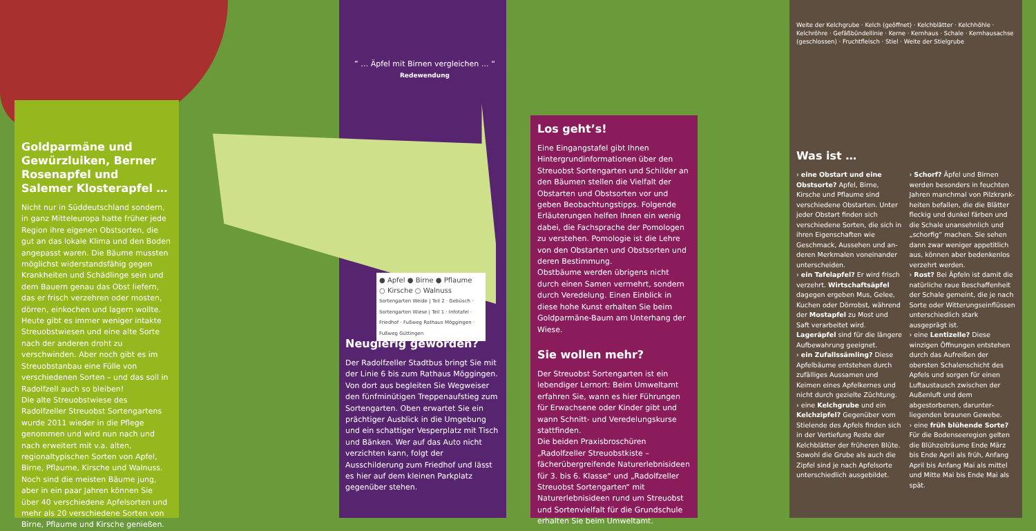Goldparmäne und Gewürz­luiken, Berner Rosenapfel und Salemer Klosterapfel …
Nicht nur in Süddeutschland sondern, in ganz Mitteleuropa hatte früher jede Region ihre eigenen Obstsorten, die gut an das lokale Klima und den Boden angepasst waren. Die Bäume mussten möglichst widerstandsfähig gegen Krankheiten und Schädlinge sein und dem Bauern genau das Obst liefern, das er frisch verzehren oder mosten, dörren, einkochen und lagern wollte. Heute gibt es immer weniger intakte Streuobstwiesen und eine alte Sorte nach der anderen droht zu verschwinden. Aber noch gibt es im Streuobstanbau eine Fülle von verschiedenen Sorten – und das soll in Radolfzell auch so bleiben!
Die alte Streuobstwiese des Radolfzeller Streuobst Sortengartens wurde 2011 wieder in die Pflege genommen und wird nun nach und nach erweitert mit v.a. alten, regionaltypischen Sorten von Apfel, Birne, Pflaume, Kirsche und Walnuss. Noch sind die meisten Bäume jung, aber in ein paar Jahren können Sie über 40 verschiedene Apfelsorten und mehr als 20 verschiedene Sorten von Birne, Pflaume und Kirsche genießen.
” … Äpfel mit Birnen vergleichen … “
Redewendung
● Apfel ● Birne ● Pflaume
○ Kirsche ○ Walnuss
Sortengarten Weide | Teil 2 · Gebüsch · Sortengarten Wiese | Teil 1 · Infotafel · Friedhof · Fußweg Rathaus Möggingen · Fußweg Güttingen
Neugierig geworden?
Der Radolfzeller Stadtbus bringt Sie mit der Linie 6 bis zum Rathaus Möggingen. Von dort aus begleiten Sie Wegweiser den fünfminütigen Treppenaufstieg zum Sortengarten. Oben erwartet Sie ein prächtiger Ausblick in die Umgebung und ein schattiger Vesperplatz mit Tisch und Bänken. Wer auf das Auto nicht verzichten kann, folgt der Ausschilderung zum Friedhof und lässt es hier auf dem kleinen Parkplatz gegenüber stehen.
Los geht’s!
Eine Eingangstafel gibt Ihnen Hintergrund­informationen über den Streuobst Sorten­garten und Schilder an den Bäumen stellen die Vielfalt der Obstarten und Obstsorten vor und geben Beobachtungstipps. Folgende Erläuterungen helfen Ihnen ein wenig dabei, die Fachsprache der Pomolo­gen zu verstehen. Pomologie ist die Lehre von den Obstarten und Obstsorten und deren Bestimmung.
Obstbäume werden übrigens nicht durch einen Samen vermehrt, sondern durch Veredelung. Einen Einblick in diese hohe Kunst erhalten Sie beim Goldparmäne-Baum am Unterhang der Wiese.
Sie wollen mehr?
Der Streuobst Sortengarten ist ein leben­diger Lernort: Beim Umweltamt erfahren Sie, wann es hier Führungen für Erwachsene oder Kinder gibt und wann Schnitt- und Veredelungskurse stattfinden.
Die beiden Praxisbroschüren „Radolfzeller Streuobstkiste – fächerübergreifende Naturerlebnisideen für 3. bis 6. Klasse“ und „Radolfzeller Streuobst Sortengarten“ mit Naturerlebnisideen rund um Streu­obst und Sortenvielfalt für die Grund­schule erhalten Sie beim Umweltamt.
Weite der Kelchgrube · Kelch (geöffnet) · Kelchblätter · Kelchhöhle · Kelchröhre · Gefäßbündellinie · Kerne · Kernhaus · Schale · Kernhausachse (geschlossen) · Fruchtfleisch · Stiel · Weite der Stielgrube
Was ist …
› eine Obstart und eine Obst­sorte? Apfel, Birne, Kirsche und Pflaume sind verschiedene Obst­arten. Unter jeder Obstart finden sich verschiedene Sorten, die sich in ihren Eigenschaften wie Geschmack, Aussehen und an­deren Merkmalen voneinander unterscheiden.
› ein Tafelapfel? Er wird frisch verzehrt. Wirtschaftsäpfel dagegen ergeben Mus, Gelee, Kuchen oder Dörrobst, während der Mostapfel zu Most und Saft verarbeitet wird. Lageräpfel sind für die längere Aufbewahrung geeignet.
› ein Zufallssämling? Diese Apfelbäume entstehen durch zufälliges Aussamen und Keimen eines Apfelkernes und nicht durch gezielte Züchtung.
› eine Kelchgrube und ein Kelchzipfel? Gegenüber vom Stielende des Apfels finden sich in der Vertiefung Reste der Kelchblätter der früheren Blüte. Sowohl die Grube als auch die Zipfel sind je nach Apfelsorte unterschiedlich ausgebildet.
› Schorf? Äpfel und Birnen werden besonders in feuchten Jahren manchmal von Pilzkrank­heiten befallen, die die Blätter fleckig und dunkel färben und die Schale unansehnlich und „schorfig“ machen. Sie sehen dann zwar weniger appetitlich aus, können aber bedenkenlos verzehrt werden.
› Rost? Bei Äpfeln ist damit die natürliche raue Beschaffenheit der Schale gemeint, die je nach Sorte oder Witterungs­einflüssen unterschiedlich stark ausgeprägt ist.
› eine Lentizelle? Diese winzigen Öffnungen entstehen durch das Aufreißen der obersten Schalenschicht des Apfels und sorgen für einen Luftaustausch zwischen der Außenluft und dem abgestorbenen, darunter­liegenden braunen Gewebe.
› eine früh blühende Sorte? Für die Bodenseeregion gelten die Blühzeiträume Ende März bis Ende April als früh, Anfang April bis Anfang Mai als mittel und Mitte Mai bis Ende Mai als spät.